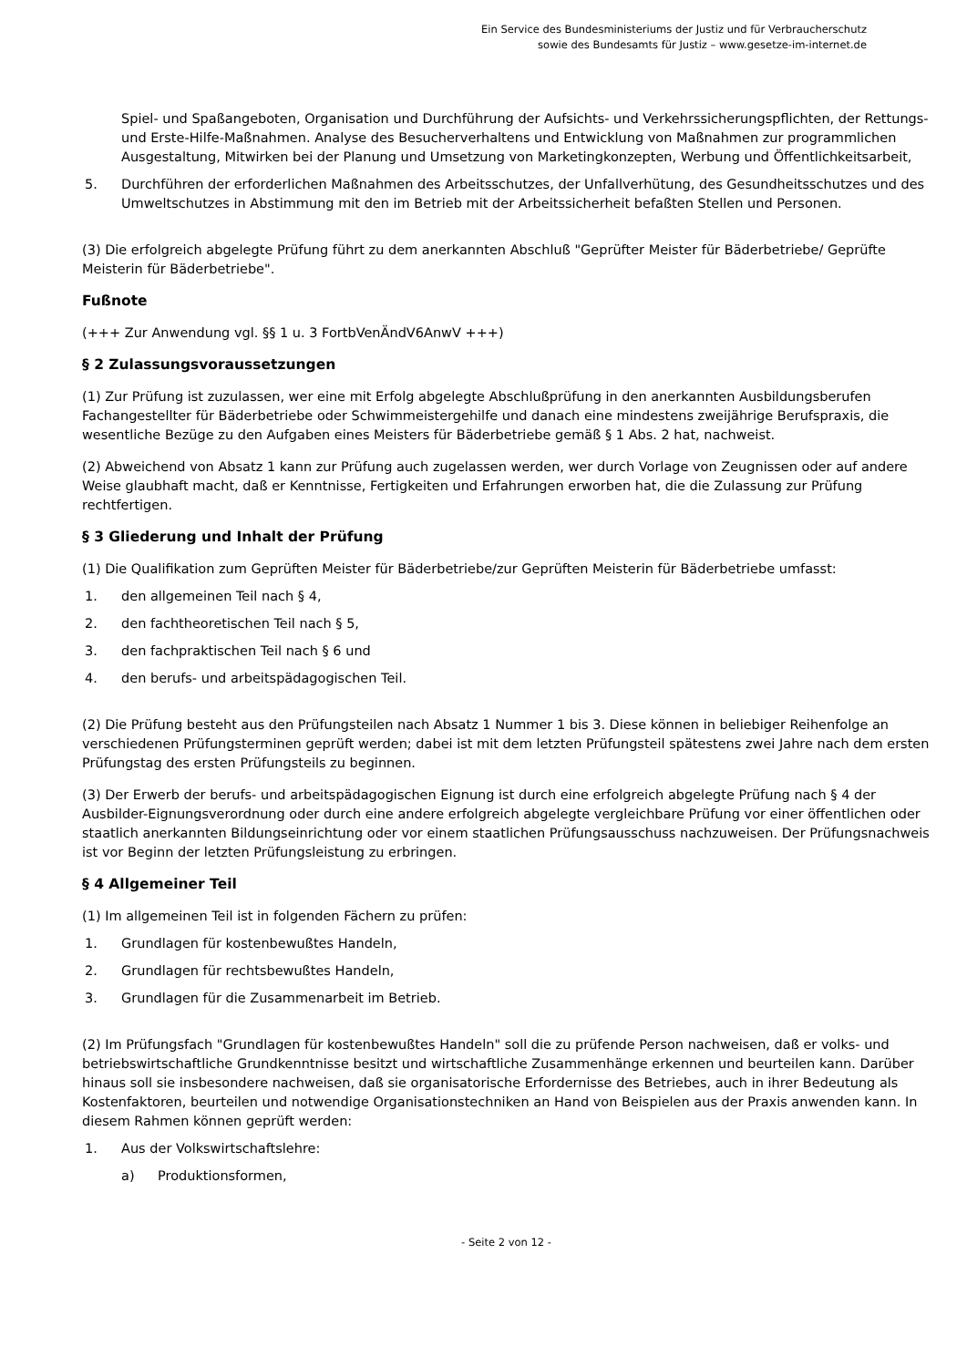Ein Service des Bundesministeriums der Justiz und für Verbraucherschutz
sowie des Bundesamts für Justiz – www.gesetze-im-internet.de
Spiel- und Spaßangeboten, Organisation und Durchführung der Aufsichts- und Verkehrssicherungspflichten, der Rettungs- und Erste-Hilfe-Maßnahmen. Analyse des Besucherverhaltens und Entwicklung von Maßnahmen zur programmlichen Ausgestaltung, Mitwirken bei der Planung und Umsetzung von Marketingkonzepten, Werbung und Öffentlichkeitsarbeit,
5. Durchführen der erforderlichen Maßnahmen des Arbeitsschutzes, der Unfallverhütung, des Gesundheitsschutzes und des Umweltschutzes in Abstimmung mit den im Betrieb mit der Arbeitssicherheit befaßten Stellen und Personen.
(3) Die erfolgreich abgelegte Prüfung führt zu dem anerkannten Abschluß "Geprüfter Meister für Bäderbetriebe/ Geprüfte Meisterin für Bäderbetriebe".
Fußnote
(+++ Zur Anwendung vgl. §§ 1 u. 3 FortbVenÄndV6AnwV +++)
§ 2 Zulassungsvoraussetzungen
(1) Zur Prüfung ist zuzulassen, wer eine mit Erfolg abgelegte Abschlußprüfung in den anerkannten Ausbildungsberufen Fachangestellter für Bäderbetriebe oder Schwimmeistergehilfe und danach eine mindestens zweijährige Berufspraxis, die wesentliche Bezüge zu den Aufgaben eines Meisters für Bäderbetriebe gemäß § 1 Abs. 2 hat, nachweist.
(2) Abweichend von Absatz 1 kann zur Prüfung auch zugelassen werden, wer durch Vorlage von Zeugnissen oder auf andere Weise glaubhaft macht, daß er Kenntnisse, Fertigkeiten und Erfahrungen erworben hat, die die Zulassung zur Prüfung rechtfertigen.
§ 3 Gliederung und Inhalt der Prüfung
(1) Die Qualifikation zum Geprüften Meister für Bäderbetriebe/zur Geprüften Meisterin für Bäderbetriebe umfasst:
1. den allgemeinen Teil nach § 4,
2. den fachtheoretischen Teil nach § 5,
3. den fachpraktischen Teil nach § 6 und
4. den berufs- und arbeitspädagogischen Teil.
(2) Die Prüfung besteht aus den Prüfungsteilen nach Absatz 1 Nummer 1 bis 3. Diese können in beliebiger Reihenfolge an verschiedenen Prüfungsterminen geprüft werden; dabei ist mit dem letzten Prüfungsteil spätestens zwei Jahre nach dem ersten Prüfungstag des ersten Prüfungsteils zu beginnen.
(3) Der Erwerb der berufs- und arbeitspädagogischen Eignung ist durch eine erfolgreich abgelegte Prüfung nach § 4 der Ausbilder-Eignungsverordnung oder durch eine andere erfolgreich abgelegte vergleichbare Prüfung vor einer öffentlichen oder staatlich anerkannten Bildungseinrichtung oder vor einem staatlichen Prüfungsausschuss nachzuweisen. Der Prüfungsnachweis ist vor Beginn der letzten Prüfungsleistung zu erbringen.
§ 4 Allgemeiner Teil
(1) Im allgemeinen Teil ist in folgenden Fächern zu prüfen:
1. Grundlagen für kostenbewußtes Handeln,
2. Grundlagen für rechtsbewußtes Handeln,
3. Grundlagen für die Zusammenarbeit im Betrieb.
(2) Im Prüfungsfach "Grundlagen für kostenbewußtes Handeln" soll die zu prüfende Person nachweisen, daß er volks- und betriebswirtschaftliche Grundkenntnisse besitzt und wirtschaftliche Zusammenhänge erkennen und beurteilen kann. Darüber hinaus soll sie insbesondere nachweisen, daß sie organisatorische Erfordernisse des Betriebes, auch in ihrer Bedeutung als Kostenfaktoren, beurteilen und notwendige Organisationstechniken an Hand von Beispielen aus der Praxis anwenden kann. In diesem Rahmen können geprüft werden:
1. Aus der Volkswirtschaftslehre:
a) Produktionsformen,
- Seite 2 von 12 -